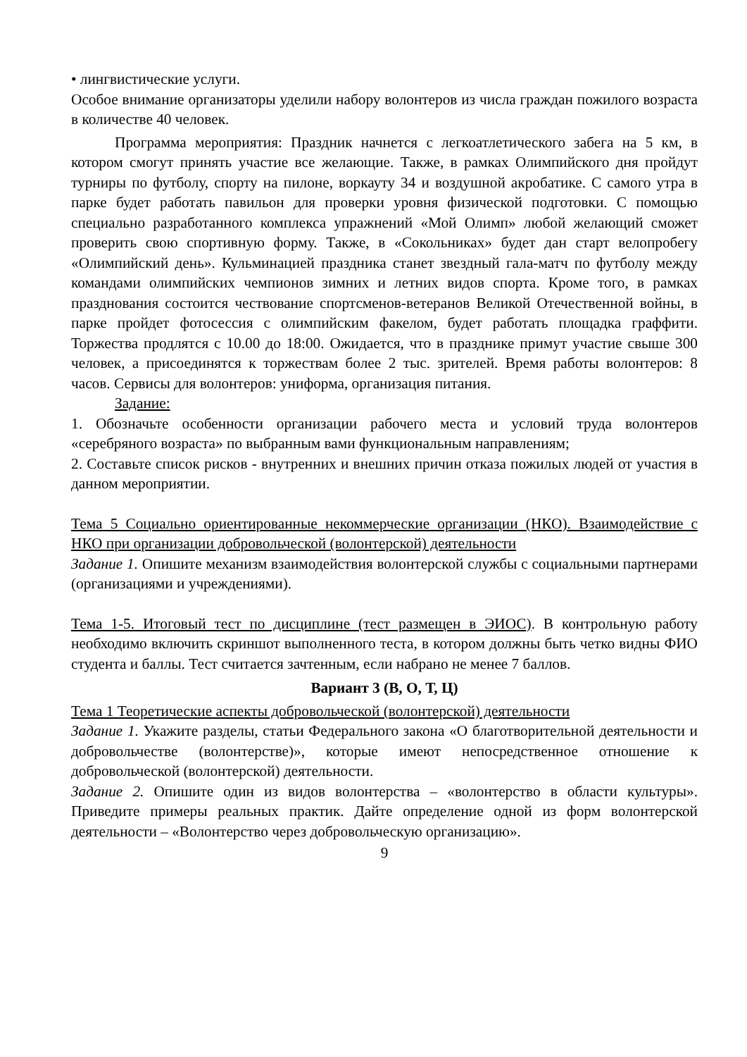• лингвистические услуги.
Особое внимание организаторы уделили набору волонтеров из числа граждан пожилого возраста в количестве 40 человек.
Программа мероприятия: Праздник начнется с легкоатлетического забега на 5 км, в котором смогут принять участие все желающие. Также, в рамках Олимпийского дня пройдут турниры по футболу, спорту на пилоне, воркауту 34 и воздушной акробатике. С самого утра в парке будет работать павильон для проверки уровня физической подготовки. С помощью специально разработанного комплекса упражнений «Мой Олимп» любой желающий сможет проверить свою спортивную форму. Также, в «Сокольниках» будет дан старт велопробегу «Олимпийский день». Кульминацией праздника станет звездный гала-матч по футболу между командами олимпийских чемпионов зимних и летних видов спорта. Кроме того, в рамках празднования состоится чествование спортсменов-ветеранов Великой Отечественной войны, в парке пройдет фотосессия с олимпийским факелом, будет работать площадка граффити. Торжества продлятся с 10.00 до 18:00. Ожидается, что в празднике примут участие свыше 300 человек, а присоединятся к торжествам более 2 тыс. зрителей. Время работы волонтеров: 8 часов. Сервисы для волонтеров: униформа, организация питания.
Задание:
1. Обозначьте особенности организации рабочего места и условий труда волонтеров «серебряного возраста» по выбранным вами функциональным направлениям;
2. Составьте список рисков - внутренних и внешних причин отказа пожилых людей от участия в данном мероприятии.
Тема 5 Социально ориентированные некоммерческие организации (НКО). Взаимодействие с НКО при организации добровольческой (волонтерской) деятельности
Задание 1. Опишите механизм взаимодействия волонтерской службы с социальными партнерами (организациями и учреждениями).
Тема 1-5. Итоговый тест по дисциплине (тест размещен в ЭИОС). В контрольную работу необходимо включить скриншот выполненного теста, в котором должны быть четко видны ФИО студента и баллы. Тест считается зачтенным, если набрано не менее 7 баллов.
Вариант 3 (В, О, Т, Ц)
Тема 1 Теоретические аспекты добровольческой (волонтерской) деятельности
Задание 1. Укажите разделы, статьи Федерального закона «О благотворительной деятельности и добровольчестве (волонтерстве)», которые имеют непосредственное отношение к добровольческой (волонтерской) деятельности.
Задание 2. Опишите один из видов волонтерства – «волонтерство в области культуры». Приведите примеры реальных практик. Дайте определение одной из форм волонтерской деятельности – «Волонтерство через добровольческую организацию».
9